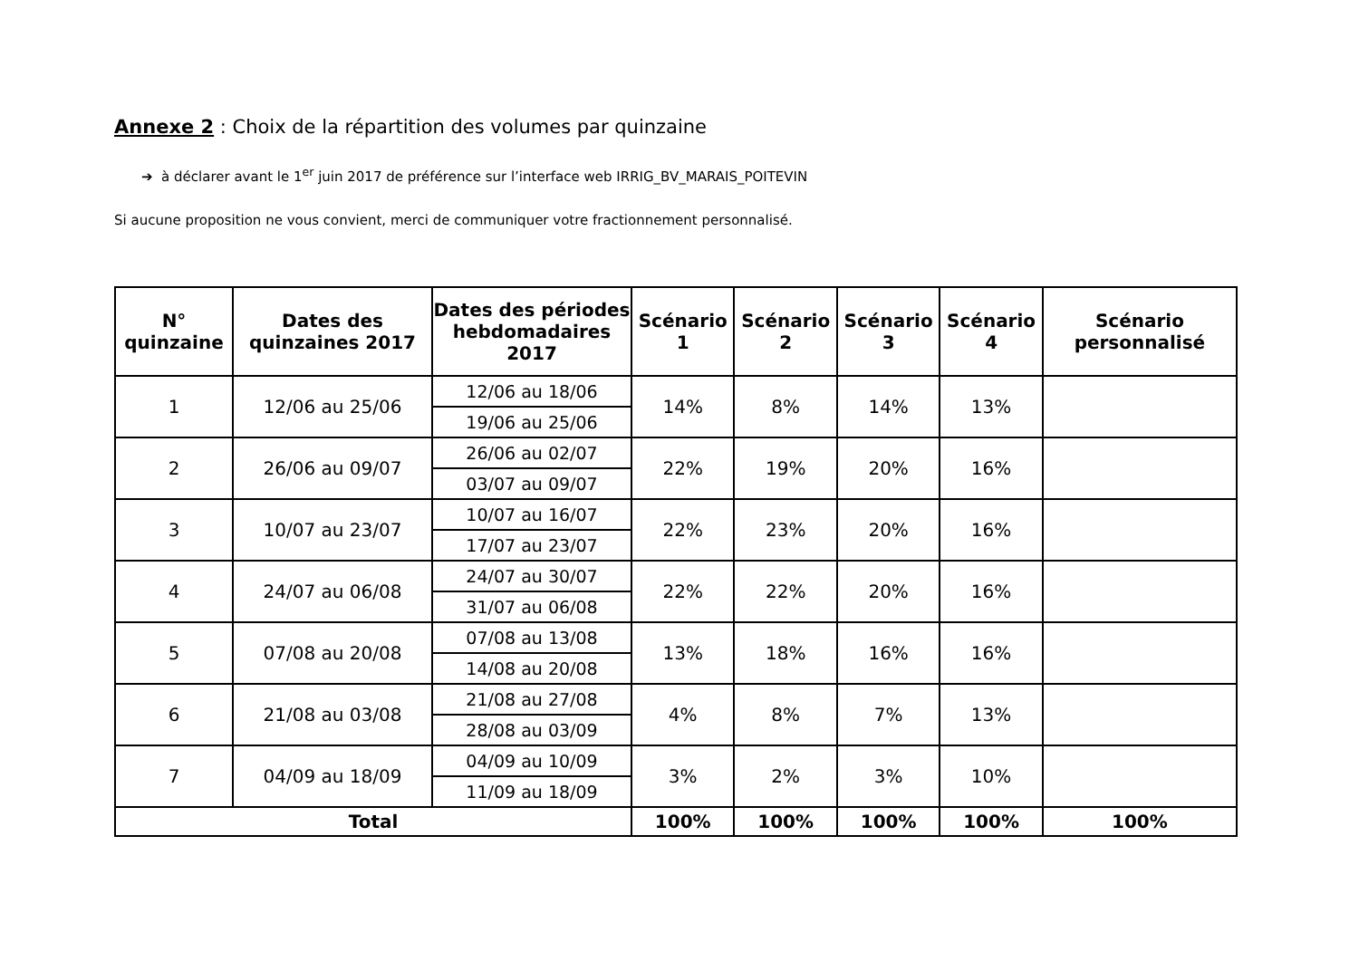Annexe 2 : Choix de la répartition des volumes par quinzaine
➔ à déclarer avant le 1<sup>er</sup> juin 2017 de préférence sur l’interface web IRRIG_BV_MARAIS_POITEVIN
Si aucune proposition ne vous convient, merci de communiquer votre fractionnement personnalisé.
| N° quinzaine | Dates des quinzaines 2017 | Dates des périodes hebdomadaires 2017 | Scénario 1 | Scénario 2 | Scénario 3 | Scénario 4 | Scénario personnalisé |
| --- | --- | --- | --- | --- | --- | --- | --- |
| 1 | 12/06 au 25/06 | 12/06 au 18/06 | 14% | 8% | 14% | 13% | |
| | | 19/06 au 25/06 | | | | | |
| 2 | 26/06 au 09/07 | 26/06 au 02/07 | 22% | 19% | 20% | 16% | |
| | | 03/07 au 09/07 | | | | | |
| 3 | 10/07 au 23/07 | 10/07 au 16/07 | 22% | 23% | 20% | 16% | |
| | | 17/07 au 23/07 | | | | | |
| 4 | 24/07 au 06/08 | 24/07 au 30/07 | 22% | 22% | 20% | 16% | |
| | | 31/07 au 06/08 | | | | | |
| 5 | 07/08 au 20/08 | 07/08 au 13/08 | 13% | 18% | 16% | 16% | |
| | | 14/08 au 20/08 | | | | | |
| 6 | 21/08 au 03/08 | 21/08 au 27/08 | 4% | 8% | 7% | 13% | |
| | | 28/08 au 03/09 | | | | | |
| 7 | 04/09 au 18/09 | 04/09 au 10/09 | 3% | 2% | 3% | 10% | |
| | | 11/09 au 18/09 | | | | | |
| Total | | | 100% | 100% | 100% | 100% | 100% |